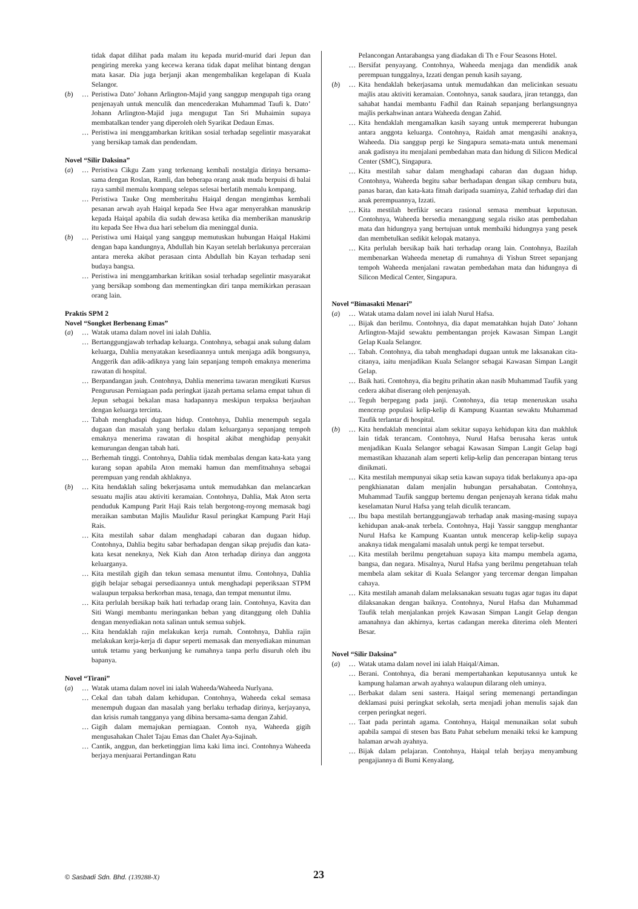tidak dapat dilihat pada malam itu kepada murid-murid dari Jepun dan pengiring mereka yang kecewa kerana tidak dapat melihat bintang dengan mata kasar. Dia juga berjanji akan mengembalikan kegelapan di Kuala Selangor.
(b) … Peristiwa Dato’ Johann Arlington-Majid yang sanggup mengupah tiga orang penjenayah untuk menculik dan mencederakan Muhammad Taufi k. Dato’ Johann Arlington-Majid juga mengugut Tan Sri Muhaimin supaya membatalkan tender yang diperoleh oleh Syarikat Dedaun Emas.
… Peristiwa ini menggambarkan kritikan sosial terhadap segelintir masyarakat yang bersikap tamak dan pendendam.
Novel “Silir Daksina”
(a) … Peristiwa Cikgu Zam yang terkenang kembali nostalgia dirinya bersama-sama dengan Roslan, Ramli, dan beberapa orang anak muda berpuisi di balai raya sambil memalu kompang selepas selesai berlatih memalu kompang.
… Peristiwa Tauke Ong memberitahu Haiqal dengan mengimbas kembali pesanan arwah ayah Haiqal kepada See Hwa agar menyerahkan manuskrip kepada Haiqal apabila dia sudah dewasa ketika dia memberikan manuskrip itu kepada See Hwa dua hari sebelum dia meninggal dunia.
(b) … Peristiwa umi Haiqal yang sanggup memutuskan hubungan Haiqal Hakimi dengan bapa kandungnya, Abdullah bin Kayan setelah berlakunya perceraian antara mereka akibat perasaan cinta Abdullah bin Kayan terhadap seni budaya bangsa.
… Peristiwa ini menggambarkan kritikan sosial terhadap segelintir masyarakat yang bersikap sombong dan mementingkan diri tanpa memikirkan perasaan orang lain.
Praktis SPM 2
Novel “Songket Berbenang Emas”
(a) … Watak utama dalam novel ini ialah Dahlia.
… Bertanggungjawab terhadap keluarga. Contohnya, sebagai anak sulung dalam keluarga, Dahlia menyatakan kesediaannya untuk menjaga adik bongsunya, Anggerik dan adik-adiknya yang lain sepanjang tempoh emaknya menerima rawatan di hospital.
… Berpandangan jauh. Contohnya, Dahlia menerima tawaran mengikuti Kursus Pengurusan Perniagaan pada peringkat ijazah pertama selama empat tahun di Jepun sebagai bekalan masa hadapannya meskipun terpaksa berjauhan dengan keluarga tercinta.
… Tabah menghadapi dugaan hidup. Contohnya, Dahlia menempuh segala dugaan dan masalah yang berlaku dalam keluarganya sepanjang tempoh emaknya menerima rawatan di hospital akibat menghidap penyakit kemurungan dengan tabah hati.
… Berhemah tinggi. Contohnya, Dahlia tidak membalas dengan kata-kata yang kurang sopan apabila Aton memaki hamun dan memfitnahnya sebagai perempuan yang rendah akhlaknya.
(b) … Kita hendaklah saling bekerjasama untuk memudahkan dan melancarkan sesuatu majlis atau aktiviti keramaian. Contohnya, Dahlia, Mak Aton serta penduduk Kampung Parit Haji Rais telah bergotong-royong memasak bagi meraikan sambutan Majlis Maulidur Rasul peringkat Kampung Parit Haji Rais.
… Kita mestilah sabar dalam menghadapi cabaran dan dugaan hidup. Contohnya, Dahlia begitu sabar berhadapan dengan sikap prejudis dan kata-kata kesat neneknya, Nek Kiah dan Aton terhadap dirinya dan anggota keluarganya.
… Kita mestilah gigih dan tekun semasa menuntut ilmu. Contohnya, Dahlia gigih belajar sebagai persediaannya untuk menghadapi peperiksaan STPM walaupun terpaksa berkorban masa, tenaga, dan tempat menuntut ilmu.
… Kita perlulah bersikap baik hati terhadap orang lain. Contohnya, Kavita dan Siti Wangi membantu meringankan beban yang ditanggung oleh Dahlia dengan menyediakan nota salinan untuk semua subjek.
… Kita hendaklah rajin melakukan kerja rumah. Contohnya, Dahlia rajin melakukan kerja-kerja di dapur seperti memasak dan menyediakan minuman untuk tetamu yang berkunjung ke rumahnya tanpa perlu disuruh oleh ibu bapanya.
Novel “Tirani”
(a) … Watak utama dalam novel ini ialah Waheeda/Waheeda Nurlyana.
… Cekal dan tabah dalam kehidupan. Contohnya, Waheeda cekal semasa menempuh dugaan dan masalah yang berlaku terhadap dirinya, kerjayanya, dan krisis rumah tangganya yang dibina bersama-sama dengan Zahid.
… Gigih dalam memajukan perniagaan. Contoh nya, Waheeda gigih mengusahakan Chalet Tajau Emas dan Chalet Aya-Sajinah.
… Cantik, anggun, dan berketinggian lima kaki lima inci. Contohnya Waheeda berjaya menjuarai Pertandingan Ratu
Pelancongan Antarabangsa yang diadakan di Th e Four Seasons Hotel.
… Bersifat penyayang. Contohnya, Waheeda menjaga dan mendidik anak perempuan tunggalnya, Izzati dengan penuh kasih sayang.
(b) … Kita hendaklah bekerjasama untuk memudahkan dan melicinkan sesuatu majlis atau aktiviti keramaian. Contohnya, sanak saudara, jiran tetangga, dan sahabat handai membantu Fadhil dan Rainah sepanjang berlangsungnya majlis perkahwinan antara Waheeda dengan Zahid.
… Kita hendaklah mengamalkan kasih sayang untuk mempererat hubungan antara anggota keluarga. Contohnya, Raidah amat mengasihi anaknya, Waheeda. Dia sanggup pergi ke Singapura semata-mata untuk menemani anak gadisnya itu menjalani pembedahan mata dan hidung di Silicon Medical Center (SMC), Singapura.
… Kita mestilah sabar dalam menghadapi cabaran dan dugaan hidup. Contohnya, Waheeda begitu sabar berhadapan dengan sikap cemburu buta, panas baran, dan kata-kata fitnah daripada suaminya, Zahid terhadap diri dan anak perempuannya, Izzati.
… Kita mestilah berfikir secara rasional semasa membuat keputusan. Contohnya, Waheeda bersedia menanggung segala risiko atas pembedahan mata dan hidungnya yang bertujuan untuk membaiki hidungnya yang pesek dan membetulkan sedikit kelopak matanya.
… Kita perlulah bersikap baik hati terhadap orang lain. Contohnya, Bazilah membenarkan Waheeda menetap di rumahnya di Yishun Street sepanjang tempoh Waheeda menjalani rawatan pembedahan mata dan hidungnya di Silicon Medical Center, Singapura.
Novel “Bimasakti Menari”
(a) … Watak utama dalam novel ini ialah Nurul Hafsa.
… Bijak dan berilmu. Contohnya, dia dapat mematahkan hujah Dato’ Johann Arlington-Majid sewaktu pembentangan projek Kawasan Simpan Langit Gelap Kuala Selangor.
… Tabah. Contohnya, dia tabah menghadapi dugaan untuk me laksanakan cita-citanya, iaitu menjadikan Kuala Selangor sebagai Kawasan Simpan Langit Gelap.
… Baik hati. Contohnya, dia begitu prihatin akan nasib Muhammad Taufik yang cedera akibat diserang oleh penjenayah.
… Teguh berpegang pada janji. Contohnya, dia tetap meneruskan usaha mencerap populasi kelip-kelip di Kampung Kuantan sewaktu Muhammad Taufik terlantar di hospital.
(b) … Kita hendaklah mencintai alam sekitar supaya kehidupan kita dan makhluk lain tidak terancam. Contohnya, Nurul Hafsa berusaha keras untuk menjadikan Kuala Selangor sebagai Kawasan Simpan Langit Gelap bagi memastikan khazanah alam seperti kelip-kelip dan pencerapan bintang terus dinikmati.
… Kita mestilah mempunyai sikap setia kawan supaya tidak berlakunya apa-apa pengkhianatan dalam menjalin hubungan persahabatan. Contohnya, Muhammad Taufik sanggup bertemu dengan penjenayah kerana tidak mahu keselamatan Nurul Hafsa yang telah diculik terancam.
… Ibu bapa mestilah bertanggungjawab terhadap anak masing-masing supaya kehidupan anak-anak terbela. Contohnya, Haji Yassir sanggup menghantar Nurul Hafsa ke Kampung Kuantan untuk mencerap kelip-kelip supaya anaknya tidak mengalami masalah untuk pergi ke tempat tersebut.
… Kita mestilah berilmu pengetahuan supaya kita mampu membela agama, bangsa, dan negara. Misalnya, Nurul Hafsa yang berilmu pengetahuan telah membela alam sekitar di Kuala Selangor yang tercemar dengan limpahan cahaya.
… Kita mestilah amanah dalam melaksanakan sesuatu tugas agar tugas itu dapat dilaksanakan dengan baiknya. Contohnya, Nurul Hafsa dan Muhammad Taufik telah menjalankan projek Kawasan Simpan Langit Gelap dengan amanahnya dan akhirnya, kertas cadangan mereka diterima oleh Menteri Besar.
Novel “Silir Daksina”
(a) … Watak utama dalam novel ini ialah Haiqal/Aiman.
… Berani. Contohnya, dia berani mempertahankan keputusannya untuk ke kampung halaman arwah ayahnya walaupun dilarang oleh uminya.
… Berbakat dalam seni sastera. Haiqal sering memenangi pertandingan deklamasi puisi peringkat sekolah, serta menjadi johan menulis sajak dan cerpen peringkat negeri.
… Taat pada perintah agama. Contohnya, Haiqal menunaikan solat subuh apabila sampai di stesen bas Batu Pahat sebelum menaiki teksi ke kampung halaman arwah ayahnya.
… Bijak dalam pelajaran. Contohnya, Haiqal telah berjaya menyambung pengajiannya di Bumi Kenyalang.
© Sasbadi Sdn. Bhd. (139288-X) 23